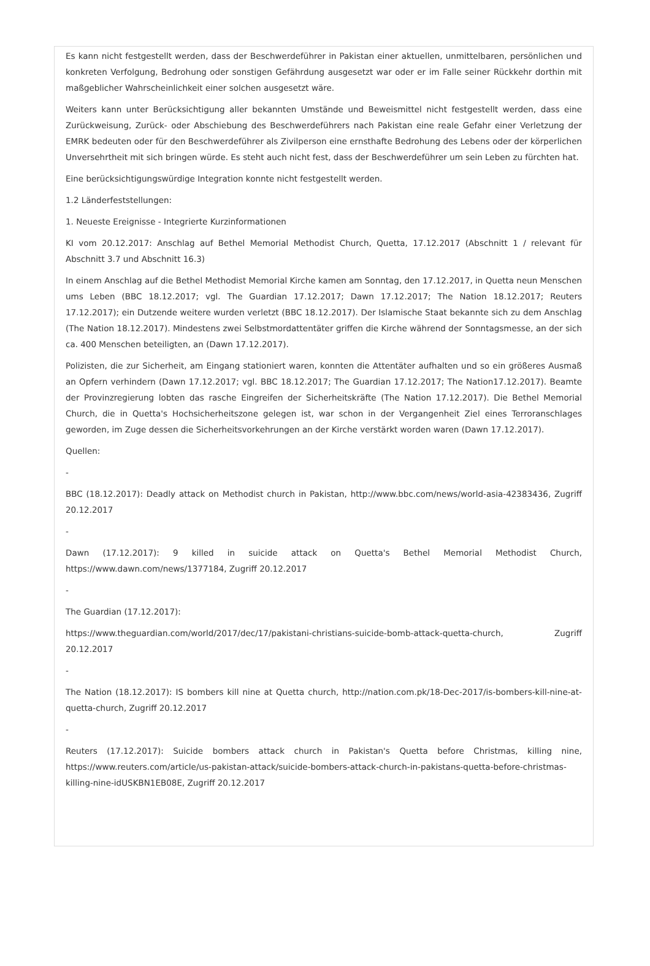Es kann nicht festgestellt werden, dass der Beschwerdeführer in Pakistan einer aktuellen, unmittelbaren, persönlichen und konkreten Verfolgung, Bedrohung oder sonstigen Gefährdung ausgesetzt war oder er im Falle seiner Rückkehr dorthin mit maßgeblicher Wahrscheinlichkeit einer solchen ausgesetzt wäre.
Weiters kann unter Berücksichtigung aller bekannten Umstände und Beweismittel nicht festgestellt werden, dass eine Zurückweisung, Zurück- oder Abschiebung des Beschwerdeführers nach Pakistan eine reale Gefahr einer Verletzung der EMRK bedeuten oder für den Beschwerdeführer als Zivilperson eine ernsthafte Bedrohung des Lebens oder der körperlichen Unversehrtheit mit sich bringen würde. Es steht auch nicht fest, dass der Beschwerdeführer um sein Leben zu fürchten hat.
Eine berücksichtigungswürdige Integration konnte nicht festgestellt werden.
1.2 Länderfeststellungen:
1. Neueste Ereignisse - Integrierte Kurzinformationen
KI vom 20.12.2017: Anschlag auf Bethel Memorial Methodist Church, Quetta, 17.12.2017 (Abschnitt 1 / relevant für Abschnitt 3.7 und Abschnitt 16.3)
In einem Anschlag auf die Bethel Methodist Memorial Kirche kamen am Sonntag, den 17.12.2017, in Quetta neun Menschen ums Leben (BBC 18.12.2017; vgl. The Guardian 17.12.2017; Dawn 17.12.2017; The Nation 18.12.2017; Reuters 17.12.2017); ein Dutzende weitere wurden verletzt (BBC 18.12.2017). Der Islamische Staat bekannte sich zu dem Anschlag (The Nation 18.12.2017). Mindestens zwei Selbstmordattentäter griffen die Kirche während der Sonntagsmesse, an der sich ca. 400 Menschen beteiligten, an (Dawn 17.12.2017).
Polizisten, die zur Sicherheit, am Eingang stationiert waren, konnten die Attentäter aufhalten und so ein größeres Ausmaß an Opfern verhindern (Dawn 17.12.2017; vgl. BBC 18.12.2017; The Guardian 17.12.2017; The Nation17.12.2017). Beamte der Provinzregierung lobten das rasche Eingreifen der Sicherheitskräfte (The Nation 17.12.2017). Die Bethel Memorial Church, die in Quetta's Hochsicherheitszone gelegen ist, war schon in der Vergangenheit Ziel eines Terroranschlages geworden, im Zuge dessen die Sicherheitsvorkehrungen an der Kirche verstärkt worden waren (Dawn 17.12.2017).
Quellen:
-
BBC (18.12.2017): Deadly attack on Methodist church in Pakistan, http://www.bbc.com/news/world-asia-42383436, Zugriff 20.12.2017
-
Dawn (17.12.2017): 9 killed in suicide attack on Quetta's Bethel Memorial Methodist Church, https://www.dawn.com/news/1377184, Zugriff 20.12.2017
-
The Guardian (17.12.2017):
https://www.theguardian.com/world/2017/dec/17/pakistani-christians-suicide-bomb-attack-quetta-church, Zugriff 20.12.2017
-
The Nation (18.12.2017): IS bombers kill nine at Quetta church, http://nation.com.pk/18-Dec-2017/is-bombers-kill-nine-at-quetta-church, Zugriff 20.12.2017
-
Reuters (17.12.2017): Suicide bombers attack church in Pakistan's Quetta before Christmas, killing nine, https://www.reuters.com/article/us-pakistan-attack/suicide-bombers-attack-church-in-pakistans-quetta-before-christmas-killing-nine-idUSKBN1EB08E, Zugriff 20.12.2017